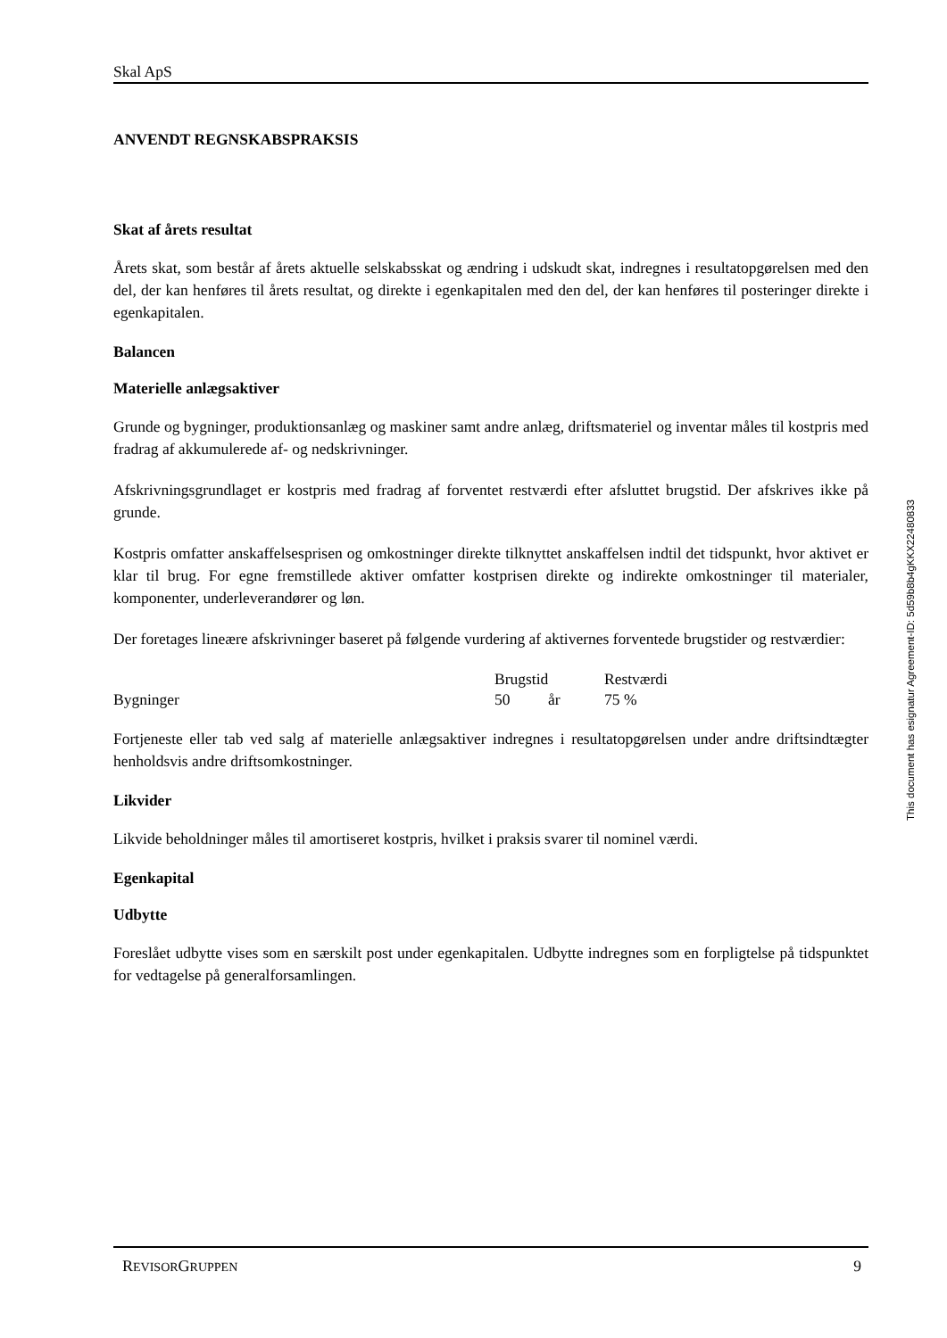Skal ApS
ANVENDT REGNSKABSPRAKSIS
Skat af årets resultat
Årets skat, som består af årets aktuelle selskabsskat og ændring i udskudt skat, indregnes i resultatopgørelsen med den del, der kan henføres til årets resultat, og direkte i egenkapitalen med den del, der kan henføres til posteringer direkte i egenkapitalen.
Balancen
Materielle anlægsaktiver
Grunde og bygninger, produktionsanlæg og maskiner samt andre anlæg, driftsmateriel og inventar måles til kostpris med fradrag af akkumulerede af- og nedskrivninger.
Afskrivningsgrundlaget er kostpris med fradrag af forventet restværdi efter afsluttet brugstid. Der afskrives ikke på grunde.
Kostpris omfatter anskaffelsesprisen og omkostninger direkte tilknyttet anskaffelsen indtil det tidspunkt, hvor aktivet er klar til brug. For egne fremstillede aktiver omfatter kostprisen direkte og indirekte omkostninger til materialer, komponenter, underleverandører og løn.
Der foretages lineære afskrivninger baseret på følgende vurdering af aktivernes forventede brugstider og restværdier:
| | Brugstid | | Restværdi |
| Bygninger | 50 | år | 75 % |
Fortjeneste eller tab ved salg af materielle anlægsaktiver indregnes i resultatopgørelsen under andre driftsindtægter henholdsvis andre driftsomkostninger.
Likvider
Likvide beholdninger måles til amortiseret kostpris, hvilket i praksis svarer til nominel værdi.
Egenkapital
Udbytte
Foreslået udbytte vises som en særskilt post under egenkapitalen. Udbytte indregnes som en forpligtelse på tidspunktet for vedtagelse på generalforsamlingen.
This document has esignatur Agreement-ID: 5d59b8b4gKKX22480833
REVISORGRUPPEN 9